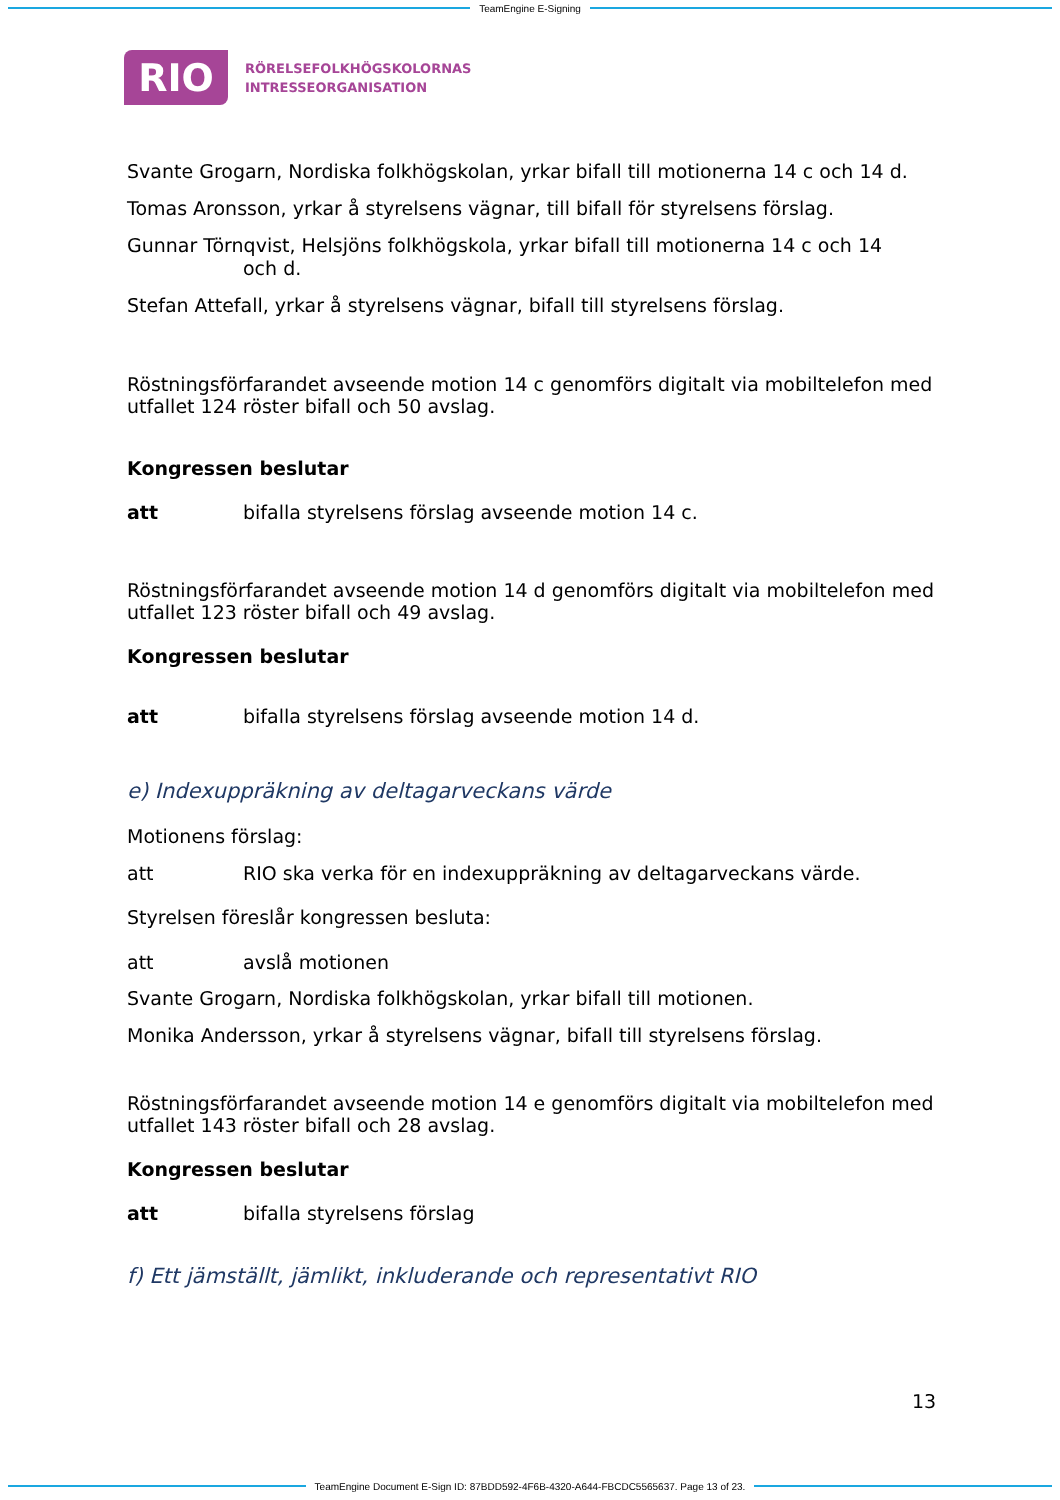TeamEngine E-Signing
RIO
RÖRELSEFOLKHÖGSKOLORNAS
INTRESSEORGANISATION
Svante Grogarn, Nordiska folkhögskolan, yrkar bifall till motionerna 14 c och 14 d.
Tomas Aronsson, yrkar å styrelsens vägnar, till bifall för styrelsens förslag.
Gunnar Törnqvist, Helsjöns folkhögskola, yrkar bifall till motionerna 14 c och 14
och d.
Stefan Attefall, yrkar å styrelsens vägnar, bifall till styrelsens förslag.
Röstningsförfarandet avseende motion 14 c genomförs digitalt via mobiltelefon med utfallet 124 röster bifall och 50 avslag.
Kongressen beslutar
att bifalla styrelsens förslag avseende motion 14 c.
Röstningsförfarandet avseende motion 14 d genomförs digitalt via mobiltelefon med utfallet 123 röster bifall och 49 avslag.
Kongressen beslutar
att bifalla styrelsens förslag avseende motion 14 d.
e) Indexuppräkning av deltagarveckans värde
Motionens förslag:
att RIO ska verka för en indexuppräkning av deltagarveckans värde.
Styrelsen föreslår kongressen besluta:
att avslå motionen
Svante Grogarn, Nordiska folkhögskolan, yrkar bifall till motionen.
Monika Andersson, yrkar å styrelsens vägnar, bifall till styrelsens förslag.
Röstningsförfarandet avseende motion 14 e genomförs digitalt via mobiltelefon med utfallet 143 röster bifall och 28 avslag.
Kongressen beslutar
att bifalla styrelsens förslag
f) Ett jämställt, jämlikt, inkluderande och representativt RIO
13
TeamEngine Document E-Sign ID: 87BDD592-4F6B-4320-A644-FBCDC5565637. Page 13 of 23.